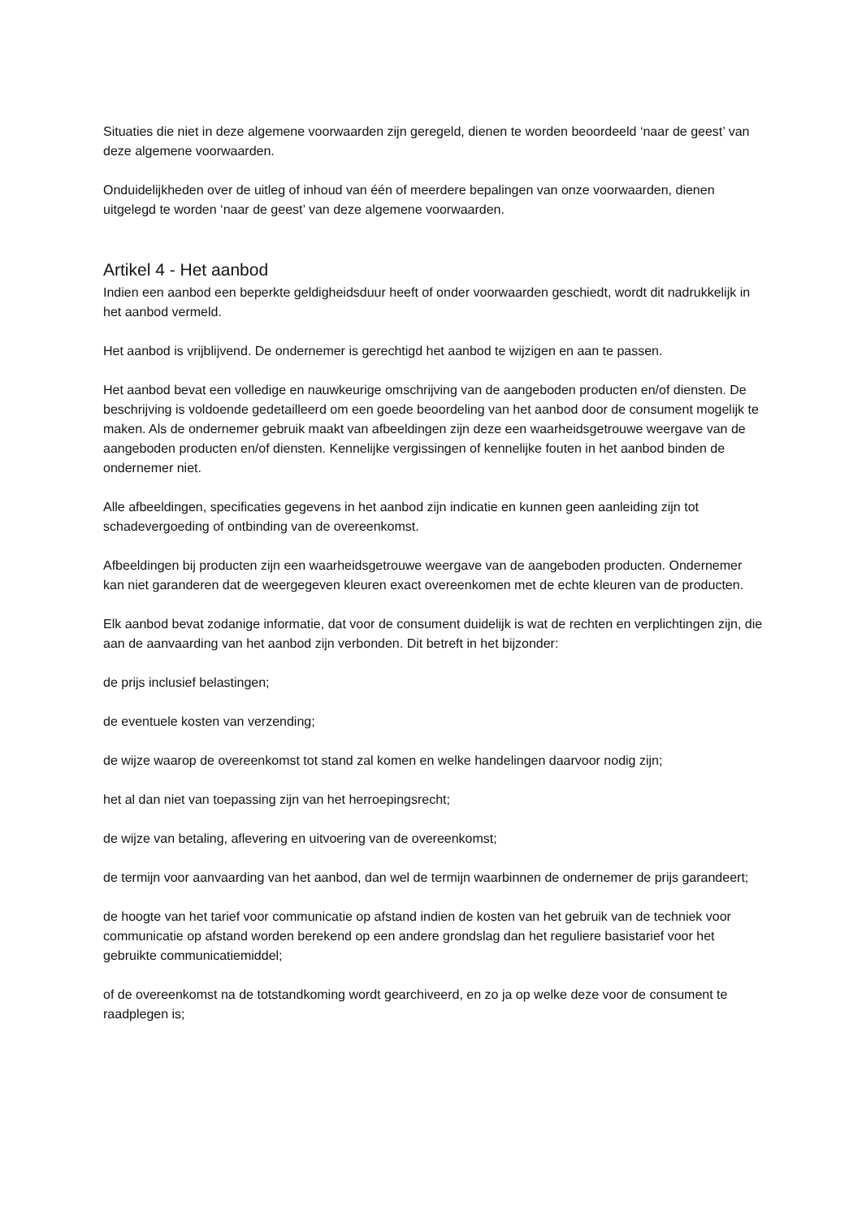Situaties die niet in deze algemene voorwaarden zijn geregeld, dienen te worden beoordeeld ‘naar de geest’ van deze algemene voorwaarden.
Onduidelijkheden over de uitleg of inhoud van één of meerdere bepalingen van onze voorwaarden, dienen uitgelegd te worden ‘naar de geest’ van deze algemene voorwaarden.
Artikel 4 - Het aanbod
Indien een aanbod een beperkte geldigheidsduur heeft of onder voorwaarden geschiedt, wordt dit nadrukkelijk in het aanbod vermeld.
Het aanbod is vrijblijvend. De ondernemer is gerechtigd het aanbod te wijzigen en aan te passen.
Het aanbod bevat een volledige en nauwkeurige omschrijving van de aangeboden producten en/of diensten. De beschrijving is voldoende gedetailleerd om een goede beoordeling van het aanbod door de consument mogelijk te maken. Als de ondernemer gebruik maakt van afbeeldingen zijn deze een waarheidsgetrouwe weergave van de aangeboden producten en/of diensten. Kennelijke vergissingen of kennelijke fouten in het aanbod binden de ondernemer niet.
Alle afbeeldingen, specificaties gegevens in het aanbod zijn indicatie en kunnen geen aanleiding zijn tot schadevergoeding of ontbinding van de overeenkomst.
Afbeeldingen bij producten zijn een waarheidsgetrouwe weergave van de aangeboden producten. Ondernemer kan niet garanderen dat de weergegeven kleuren exact overeenkomen met de echte kleuren van de producten.
Elk aanbod bevat zodanige informatie, dat voor de consument duidelijk is wat de rechten en verplichtingen zijn, die aan de aanvaarding van het aanbod zijn verbonden. Dit betreft in het bijzonder:
de prijs inclusief belastingen;
de eventuele kosten van verzending;
de wijze waarop de overeenkomst tot stand zal komen en welke handelingen daarvoor nodig zijn;
het al dan niet van toepassing zijn van het herroepingsrecht;
de wijze van betaling, aflevering en uitvoering van de overeenkomst;
de termijn voor aanvaarding van het aanbod, dan wel de termijn waarbinnen de ondernemer de prijs garandeert;
de hoogte van het tarief voor communicatie op afstand indien de kosten van het gebruik van de techniek voor communicatie op afstand worden berekend op een andere grondslag dan het reguliere basistarief voor het gebruikte communicatiemiddel;
of de overeenkomst na de totstandkoming wordt gearchiveerd, en zo ja op welke deze voor de consument te raadplegen is;